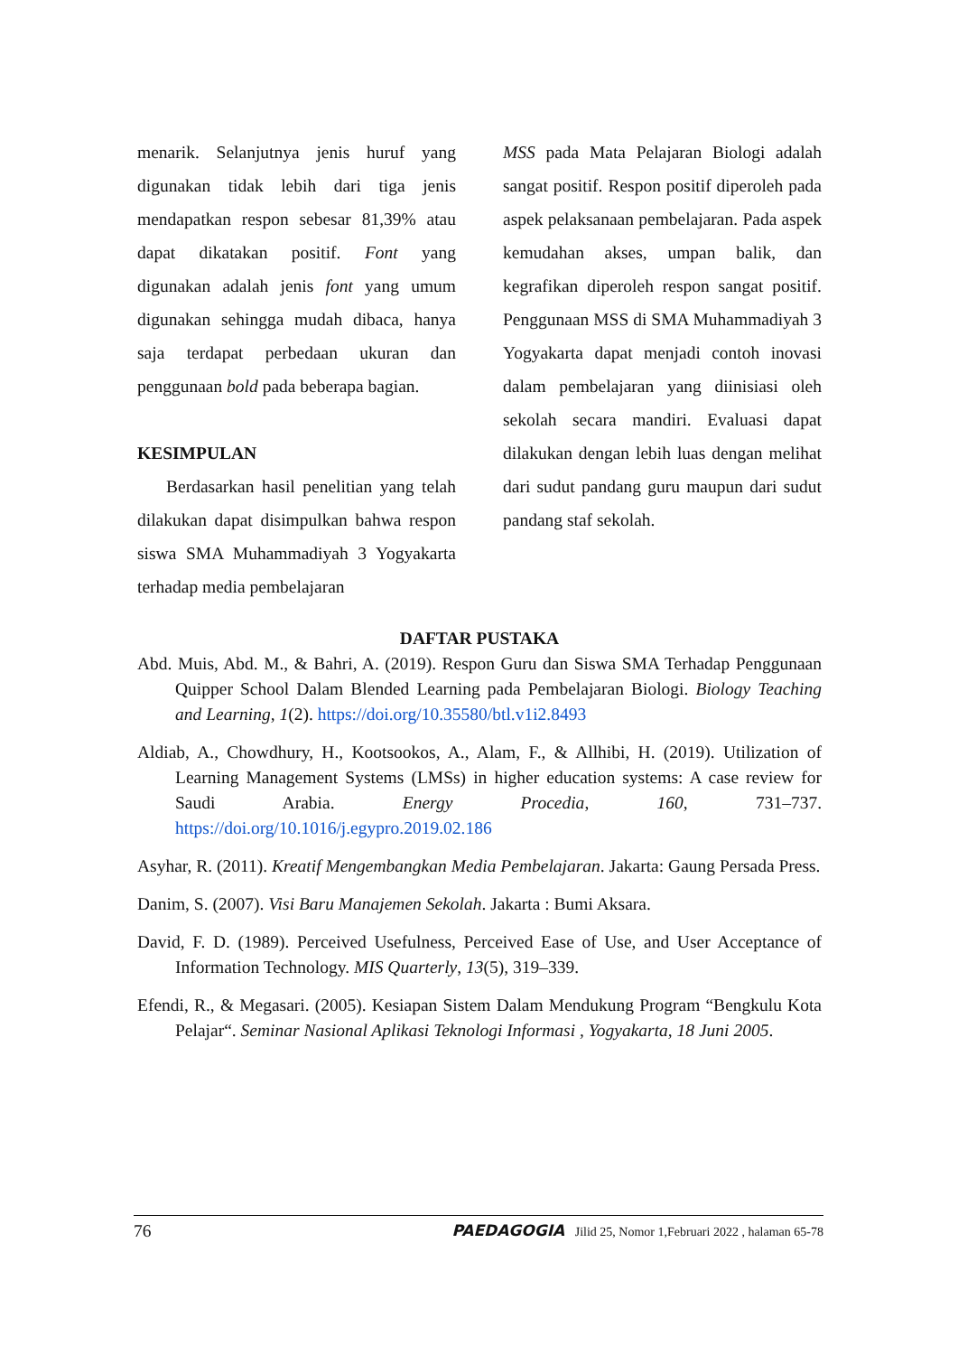menarik. Selanjutnya jenis huruf yang digunakan tidak lebih dari tiga jenis mendapatkan respon sebesar 81,39% atau dapat dikatakan positif. Font yang digunakan adalah jenis font yang umum digunakan sehingga mudah dibaca, hanya saja terdapat perbedaan ukuran dan penggunaan bold pada beberapa bagian.
KESIMPULAN
Berdasarkan hasil penelitian yang telah dilakukan dapat disimpulkan bahwa respon siswa SMA Muhammadiyah 3 Yogyakarta terhadap media pembelajaran
MSS pada Mata Pelajaran Biologi adalah sangat positif. Respon positif diperoleh pada aspek pelaksanaan pembelajaran. Pada aspek kemudahan akses, umpan balik, dan kegrafikan diperoleh respon sangat positif. Penggunaan MSS di SMA Muhammadiyah 3 Yogyakarta dapat menjadi contoh inovasi dalam pembelajaran yang diinisiasi oleh sekolah secara mandiri. Evaluasi dapat dilakukan dengan lebih luas dengan melihat dari sudut pandang guru maupun dari sudut pandang staf sekolah.
DAFTAR PUSTAKA
Abd. Muis, Abd. M., & Bahri, A. (2019). Respon Guru dan Siswa SMA Terhadap Penggunaan Quipper School Dalam Blended Learning pada Pembelajaran Biologi. Biology Teaching and Learning, 1(2). https://doi.org/10.35580/btl.v1i2.8493
Aldiab, A., Chowdhury, H., Kootsookos, A., Alam, F., & Allhibi, H. (2019). Utilization of Learning Management Systems (LMSs) in higher education systems: A case review for Saudi Arabia. Energy Procedia, 160, 731–737. https://doi.org/10.1016/j.egypro.2019.02.186
Asyhar, R. (2011). Kreatif Mengembangkan Media Pembelajaran. Jakarta: Gaung Persada Press.
Danim, S. (2007). Visi Baru Manajemen Sekolah. Jakarta : Bumi Aksara.
David, F. D. (1989). Perceived Usefulness, Perceived Ease of Use, and User Acceptance of Information Technology. MIS Quarterly, 13(5), 319–339.
Efendi, R., & Megasari. (2005). Kesiapan Sistem Dalam Mendukung Program “Bengkulu Kota Pelajar“. Seminar Nasional Aplikasi Teknologi Informasi , Yogyakarta, 18 Juni 2005.
76 PAEDAGOGIA Jilid 25, Nomor 1,Februari 2022 , halaman 65-78